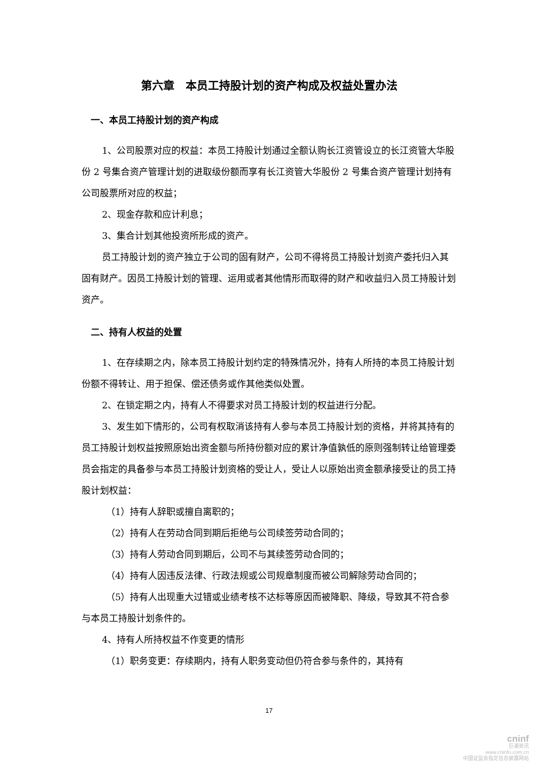第六章　本员工持股计划的资产构成及权益处置办法
一、本员工持股计划的资产构成
1、公司股票对应的权益：本员工持股计划通过全额认购长江资管设立的长江资管大华股份 2 号集合资产管理计划的进取级份额而享有长江资管大华股份 2 号集合资产管理计划持有公司股票所对应的权益；
2、现金存款和应计利息；
3、集合计划其他投资所形成的资产。
员工持股计划的资产独立于公司的固有财产，公司不得将员工持股计划资产委托归入其固有财产。因员工持股计划的管理、运用或者其他情形而取得的财产和收益归入员工持股计划资产。
二、持有人权益的处置
1、在存续期之内，除本员工持股计划约定的特殊情况外，持有人所持的本员工持股计划份额不得转让、用于担保、偿还债务或作其他类似处置。
2、在锁定期之内，持有人不得要求对员工持股计划的权益进行分配。
3、发生如下情形的，公司有权取消该持有人参与本员工持股计划的资格，并将其持有的员工持股计划权益按照原始出资金额与所持份额对应的累计净值孰低的原则强制转让给管理委员会指定的具备参与本员工持股计划资格的受让人，受让人以原始出资金额承接受让的员工持股计划权益：
（1）持有人辞职或擅自离职的；
（2）持有人在劳动合同到期后拒绝与公司续签劳动合同的；
（3）持有人劳动合同到期后，公司不与其续签劳动合同的；
（4）持有人因违反法律、行政法规或公司规章制度而被公司解除劳动合同的；
（5）持有人出现重大过错或业绩考核不达标等原因而被降职、降级，导致其不符合参与本员工持股计划条件的。
4、持有人所持权益不作变更的情形
（1）职务变更：存续期内，持有人职务变动但仍符合参与条件的，其持有
17
cninf
巨潮资讯
www.cninfo.com.cn
中国证监会指定信息披露网站